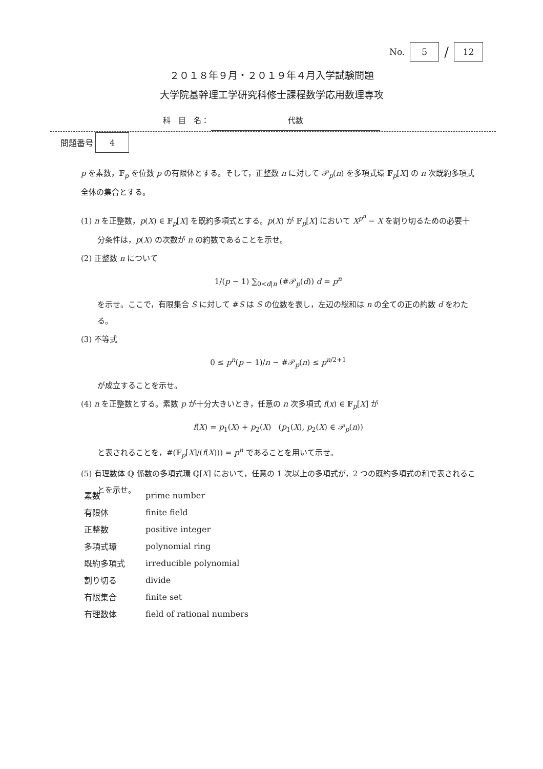No.
5
/
12
２０１８年９月・２０１９年４月入学試験問題
大学院基幹理工学研究科修士課程数学応用数理専攻
科　目　名： 代数
問題番号
4
p を素数，𝔽<sub>p</sub> を位数 p の有限体とする。そして，正整数 n に対して 𝒫<sub>p</sub>(n) を多項式環 𝔽<sub>p</sub>[X] の n 次既約多項式全体の集合とする。
(1) n を正整数，p(X) ∈ 𝔽<sub>p</sub>[X] を既約多項式とする。p(X) が 𝔽<sub>p</sub>[X] において X<sup>p<sup>n</sup></sup> − X を割り切るための必要十分条件は，p(X) の次数が n の約数であることを示せ。
(2) 正整数 n について
1/(p − 1) ∑<sub>0<d|n</sub> (#𝒫<sub>p</sub>(d)) d = p<sup>n</sup>
を示せ。ここで，有限集合 S に対して #S は S の位数を表し，左辺の総和は n の全ての正の約数 d をわたる。
(3) 不等式
0 ≤ p<sup>n</sup>(p − 1)/n − #𝒫<sub>p</sub>(n) ≤ p<sup>n/2+1</sup>
が成立することを示せ。
(4) n を正整数とする。素数 p が十分大きいとき，任意の n 次多項式 f(x) ∈ 𝔽<sub>p</sub>[X] が
f(X) = p<sub>1</sub>(X) + p<sub>2</sub>(X) (p<sub>1</sub>(X), p<sub>2</sub>(X) ∈ 𝒫<sub>p</sub>(n))
と表されることを，#(𝔽<sub>p</sub>[X]/(f(X))) = p<sup>n</sup> であることを用いて示せ。
(5) 有理数体 ℚ 係数の多項式環 ℚ[X] において，任意の 1 次以上の多項式が，2 つの既約多項式の和で表されることを示せ。
| 素数 | prime number |
| 有限体 | finite field |
| 正整数 | positive integer |
| 多項式環 | polynomial ring |
| 既約多項式 | irreducible polynomial |
| 割り切る | divide |
| 有限集合 | finite set |
| 有理数体 | field of rational numbers |